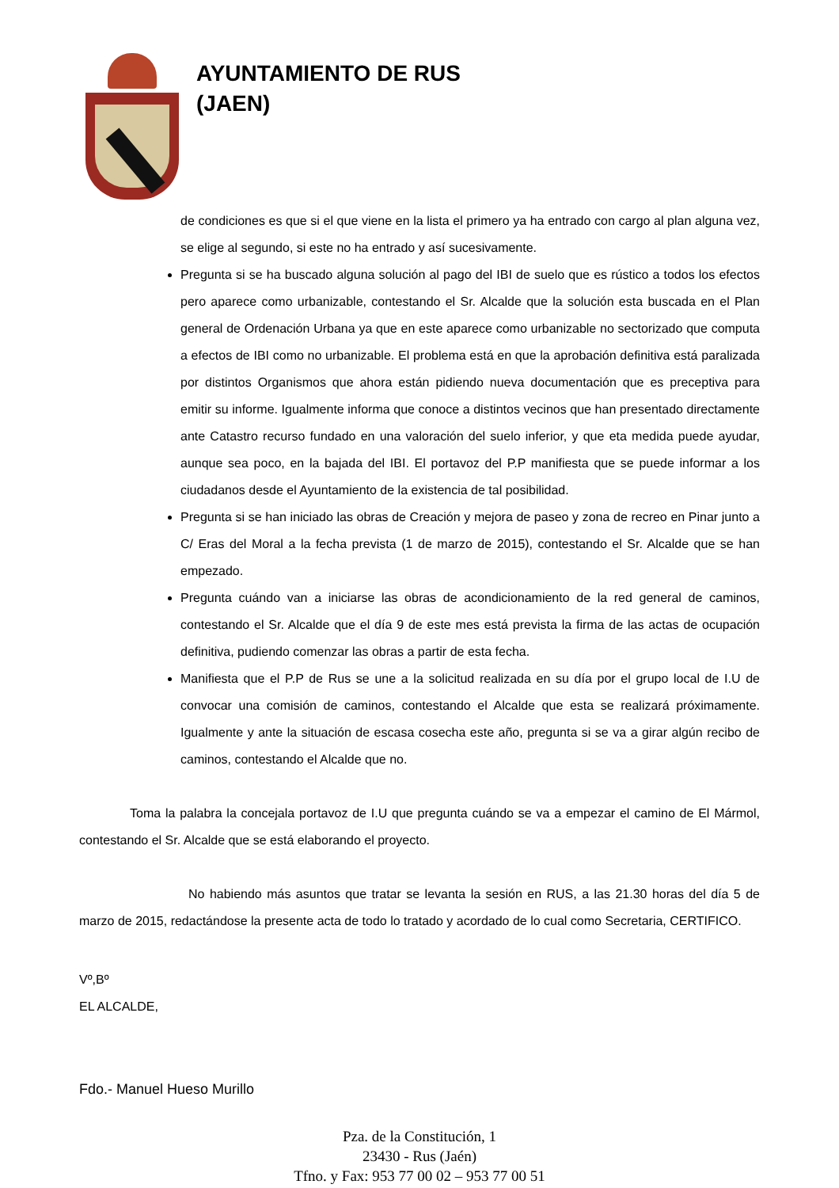AYUNTAMIENTO DE RUS
(JAEN)
de condiciones es que si el que viene en la lista el primero ya ha entrado con cargo al plan alguna vez, se elige al segundo, si este no ha entrado y así sucesivamente.
Pregunta si se ha buscado alguna solución al pago del IBI de suelo que es rústico a todos los efectos pero aparece como urbanizable, contestando el Sr. Alcalde que la solución esta buscada en el Plan general de Ordenación Urbana ya que en este aparece como urbanizable no sectorizado que computa a efectos de IBI como no urbanizable. El problema está en que la aprobación definitiva está paralizada por distintos Organismos que ahora están pidiendo nueva documentación que es preceptiva para emitir su informe. Igualmente informa que conoce a distintos vecinos que han presentado directamente ante Catastro recurso fundado en una valoración del suelo inferior, y que eta medida puede ayudar, aunque sea poco, en la bajada del IBI. El portavoz del P.P manifiesta que se puede informar a los ciudadanos desde el Ayuntamiento de la existencia de tal posibilidad.
Pregunta si se han iniciado las obras de Creación y mejora de paseo y zona de recreo en Pinar junto a C/ Eras del Moral a la fecha prevista (1 de marzo de 2015), contestando el Sr. Alcalde que se han empezado.
Pregunta cuándo van a iniciarse las obras de acondicionamiento de la red general de caminos, contestando el Sr. Alcalde que el día 9 de este mes está prevista la firma de las actas de ocupación definitiva, pudiendo comenzar las obras a partir de esta fecha.
Manifiesta que el P.P de Rus se une a la solicitud realizada en su día por el grupo local de I.U de convocar una comisión de caminos, contestando el Alcalde que esta se realizará próximamente. Igualmente y ante la situación de escasa cosecha este año, pregunta si se va a girar algún recibo de caminos, contestando el Alcalde que no.
Toma la palabra la concejala portavoz de I.U que pregunta cuándo se va a empezar el camino de El Mármol, contestando el Sr. Alcalde que se está elaborando el proyecto.
No habiendo más asuntos que tratar se levanta la sesión en RUS, a las 21.30 horas del día 5 de marzo de 2015, redactándose la presente acta de todo lo tratado y acordado de lo cual como Secretaria, CERTIFICO.
Vº,Bº
EL ALCALDE,
Fdo.- Manuel Hueso Murillo
Pza. de la Constitución, 1
23430 - Rus (Jaén)
Tfno. y Fax: 953 77 00 02 – 953 77 00 51